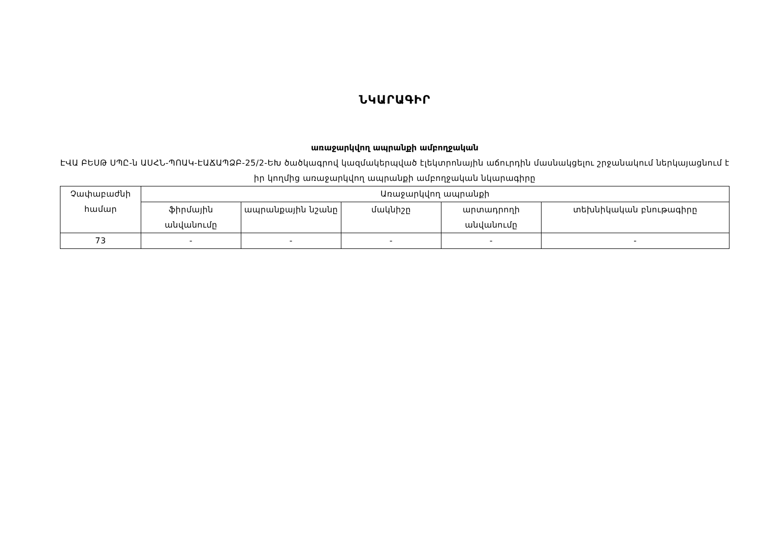ՆԿԱՐԱԳԻՐ
առաջարկվող ապրանքի ամբողջական
ԷՎԱ ԲԵՍԹ ՍՊԸ-ն ԱՍՀՆ-ՊՈԱԿ-ԷԱՃԱՊՁԲ-25/2-ԵԽ ծածկագրով կազմակերպված էլեկտրոնային աճուրդին մասնակցելու շրջանակում ներկայացնում է իր կողմից առաջարկվող ապրանքի ամբողջական նկարագիրը
| Չափաբաժնի համար | Առաջարկվող ապրանքի | | | | |
| --- | --- | --- | --- | --- | --- |
| | ֆիրմային անվանումը | ապրանքային նշանը | մակնիշը | արտադրողի անվանումը | տեխնիկական բնութագիրը |
| 73 | - | - | - | - | - |